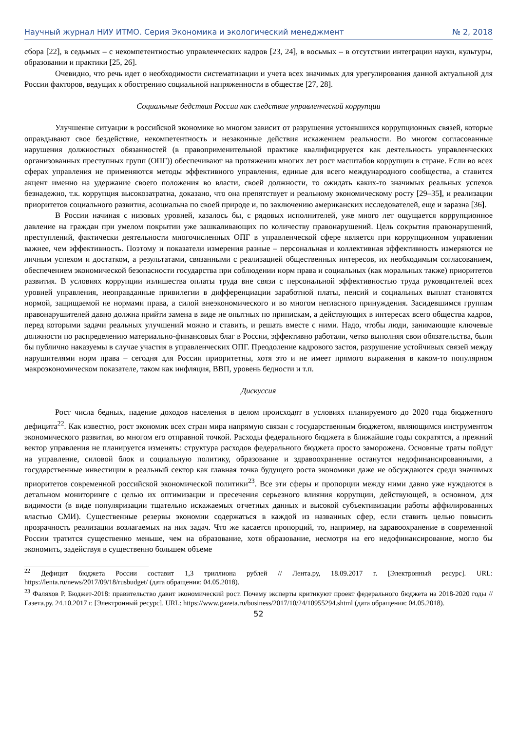Научный журнал НИУ ИТМО. Серия Экономика и экологический менеджмент № 2, 2018
сбора [22], в седьмых – с некомпетентностью управленческих кадров [23, 24], в восьмых – в отсутствии интеграции науки, культуры, образовании и практики [25, 26].
Очевидно, что речь идет о необходимости систематизации и учета всех значимых для урегулирования данной актуальной для России факторов, ведущих к обострению социальной напряженности в обществе [27, 28].
Социальные бедствия России как следствие управленческой коррупции
Улучшение ситуации в российской экономике во многом зависит от разрушения устоявшихся коррупционных связей, которые оправдывают свое бездействие, некомпетентность и незаконные действия искажением реальности. Во многом согласованные нарушения должностных обязанностей (в правоприменительной практике квалифицируется как деятельность управленческих организованных преступных групп (ОПГ)) обеспечивают на протяжении многих лет рост масштабов коррупции в стране. Если во всех сферах управления не применяются методы эффективного управления, единые для всего международного сообщества, а ставится акцент именно на удержание своего положения во власти, своей должности, то ожидать каких-то значимых реальных успехов безнадежно, т.к. коррупция высокозатратна, доказано, что она препятствует и реальному экономическому росту [29–35], и реализации приоритетов социального развития, асоциальна по своей природе и, по заключению американских исследователей, еще и заразна [36].
В России начиная с низовых уровней, казалось бы, с рядовых исполнителей, уже много лет ощущается коррупционное давление на граждан при умелом покрытии уже зашкаливающих по количеству правонарушений. Цель сокрытия правонарушений, преступлений, фактически деятельности многочисленных ОПГ в управленческой сфере является при коррупционном управлении важнее, чем эффективность. Поэтому и показатели измерения разные – персональная и коллективная эффективность измеряются не личным успехом и достатком, а результатами, связанными с реализацией общественных интересов, их необходимым согласованием, обеспечением экономической безопасности государства при соблюдении норм права и социальных (как моральных также) приоритетов развития. В условиях коррупции излишества оплаты труда вне связи с персональной эффективностью труда руководителей всех уровней управления, неоправданные привилегии в дифференциации заработной платы, пенсий и социальных выплат становятся нормой, защищаемой не нормами права, а силой внеэкономического и во многом негласного принуждения. Засидевшимся группам правонарушителей давно должна прийти замена в виде не опытных по припискам, а действующих в интересах всего общества кадров, перед которыми задачи реальных улучшений можно и ставить, и решать вместе с ними. Надо, чтобы люди, занимающие ключевые должности по распределению материально-финансовых благ в России, эффективно работали, четко выполняя свои обязательства, были бы публично наказуемы в случае участия в управленческих ОПГ. Преодоление кадрового застоя, разрушение устойчивых связей между нарушителями норм права – сегодня для России приоритетны, хотя это и не имеет прямого выражения в каком-то популярном макроэкономическом показателе, таком как инфляция, ВВП, уровень бедности и т.п.
Дискуссия
Рост числа бедных, падение доходов населения в целом происходят в условиях планируемого до 2020 года бюджетного дефицита<sup>22</sup>. Как известно, рост экономик всех стран мира напрямую связан с государственным бюджетом, являющимся инструментом экономического развития, во многом его отправной точкой. Расходы федерального бюджета в ближайшие годы сократятся, а прежний вектор управления не планируется изменять: структура расходов федерального бюджета просто заморожена. Основные траты пойдут на управление, силовой блок и социальную политику, образование и здравоохранение останутся недофинансированными, а государственные инвестиции в реальный сектор как главная точка будущего роста экономики даже не обсуждаются среди значимых приоритетов современной российской экономической политики<sup>23</sup>. Все эти сферы и пропорции между ними давно уже нуждаются в детальном мониторинге с целью их оптимизации и пресечения серьезного влияния коррупции, действующей, в основном, для видимости (в виде популяризации тщательно искажаемых отчетных данных и высокой субъективизации работы аффилированных властью СМИ). Существенные резервы экономии содержаться в каждой из названных сфер, если ставить целью повысить прозрачность реализации возлагаемых на них задач. Что же касается пропорций, то, например, на здравоохранение в современной России тратится существенно меньше, чем на образование, хотя образование, несмотря на его недофинансирование, могло бы экономить, задействуя в существенно большем объеме
<sup>22</sup> Дефицит бюджета России составит 1,3 триллиона рублей // Лента.ру, 18.09.2017 г. [Электронный ресурс]. URL: https://lenta.ru/news/2017/09/18/rusbudget/ (дата обращения: 04.05.2018).
<sup>23</sup> Фаляхов Р. Бюджет-2018: правительство давит экономический рост. Почему эксперты критикуют проект федерального бюджета на 2018-2020 годы // Газета.ру. 24.10.2017 г. [Электронный ресурс]. URL: https://www.gazeta.ru/business/2017/10/24/10955294.shtml (дата обращения: 04.05.2018).
52